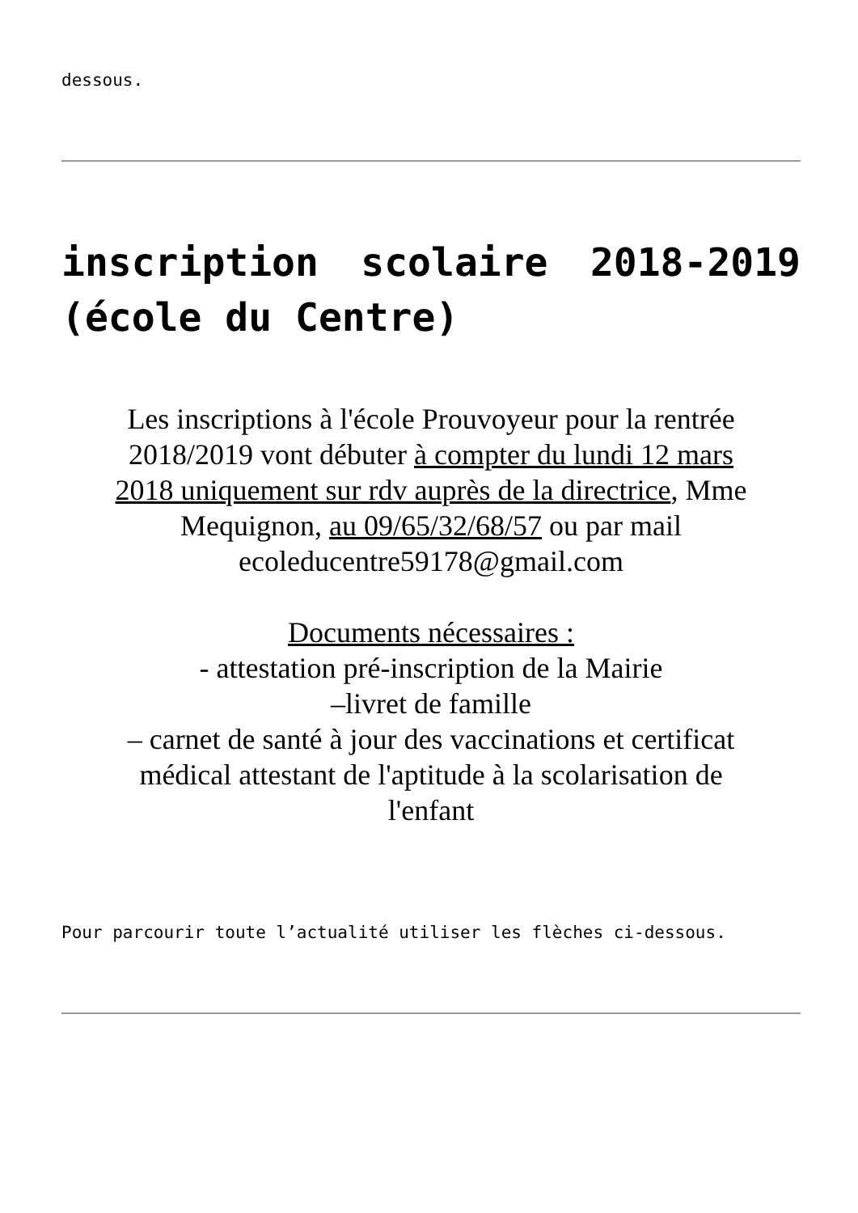dessous.
inscription scolaire 2018-2019 (école du Centre)
Les inscriptions à l'école Prouvoyeur pour la rentrée 2018/2019 vont débuter à compter du lundi 12 mars 2018 uniquement sur rdv auprès de la directrice, Mme Mequignon, au 09/65/32/68/57 ou par mail ecoleducentre59178@gmail.com
Documents nécessaires :
- attestation pré-inscription de la Mairie
–livret de famille
– carnet de santé à jour des vaccinations et certificat médical attestant de l'aptitude à la scolarisation de l'enfant
Pour parcourir toute l’actualité utiliser les flèches ci-dessous.